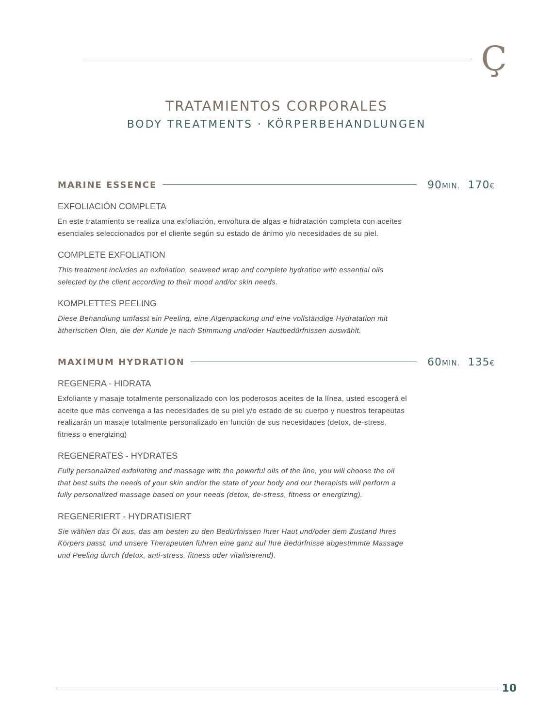Ç
TRATAMIENTOS CORPORALES
BODY TREATMENTS · KÖRPERBEHANDLUNGEN
MARINE ESSENCE
90MIN. 170€
EXFOLIACIÓN COMPLETA
En este tratamiento se realiza una exfoliación, envoltura de algas e hidratación completa con aceites esenciales seleccionados por el cliente según su estado de ánimo y/o necesidades de su piel.
COMPLETE EXFOLIATION
This treatment includes an exfoliation, seaweed wrap and complete hydration with essential oils selected by the client according to their mood and/or skin needs.
KOMPLETTES PEELING
Diese Behandlung umfasst ein Peeling, eine Algenpackung und eine vollständige Hydratation mit ätherischen Ölen, die der Kunde je nach Stimmung und/oder Hautbedürfnissen auswählt.
MAXIMUM HYDRATION
60MIN. 135€
REGENERA - HIDRATA
Exfoliante y masaje totalmente personalizado con los poderosos aceites de la línea, usted escogerá el aceite que más convenga a las necesidades de su piel y/o estado de su cuerpo y nuestros terapeutas realizarán un masaje totalmente personalizado en función de sus necesidades (detox, de-stress, fitness o energizing)
REGENERATES - HYDRATES
Fully personalized exfoliating and massage with the powerful oils of the line, you will choose the oil that best suits the needs of your skin and/or the state of your body and our therapists will perform a fully personalized massage based on your needs (detox, de-stress, fitness or energizing).
REGENERIERT - HYDRATISIERT
Sie wählen das Öl aus, das am besten zu den Bedürfnissen Ihrer Haut und/oder dem Zustand Ihres Körpers passt, und unsere Therapeuten führen eine ganz auf Ihre Bedürfnisse abgestimmte Massage und Peeling durch (detox, anti-stress, fitness oder vitalisierend).
10